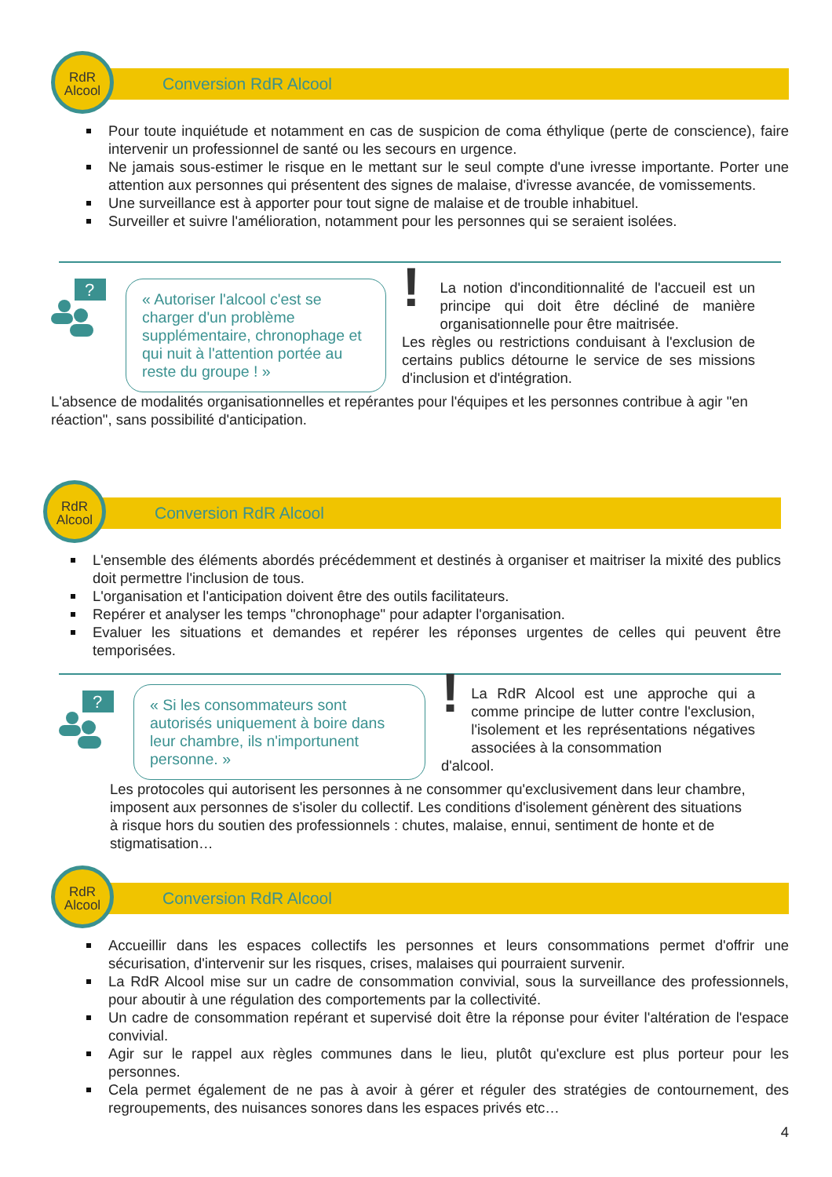Conversion RdR Alcool
RdR
Alcool
Pour toute inquiétude et notamment en cas de suspicion de coma éthylique (perte de conscience), faire intervenir un professionnel de santé ou les secours en urgence.
Ne jamais sous-estimer le risque en le mettant sur le seul compte d'une ivresse importante. Porter une attention aux personnes qui présentent des signes de malaise, d'ivresse avancée, de vomissements.
Une surveillance est à apporter pour tout signe de malaise et de trouble inhabituel.
Surveiller et suivre l'amélioration, notamment pour les personnes qui se seraient isolées.
?
« Autoriser l'alcool c'est se charger d'un problème supplémentaire, chronophage et qui nuit à l'attention portée au reste du groupe ! »
!
La notion d'inconditionnalité de l'accueil est un principe qui doit être décliné de manière organisationnelle pour être maitrisée.
Les règles ou restrictions conduisant à l'exclusion de certains publics détourne le service de ses missions d'inclusion et d'intégration.
L'absence de modalités organisationnelles et repérantes pour l'équipes et les personnes contribue à agir "en réaction", sans possibilité d'anticipation.
Conversion RdR Alcool
RdR
Alcool
L'ensemble des éléments abordés précédemment et destinés à organiser et maitriser la mixité des publics doit permettre l'inclusion de tous.
L'organisation et l'anticipation doivent être des outils facilitateurs.
Repérer et analyser les temps "chronophage" pour adapter l'organisation.
Evaluer les situations et demandes et repérer les réponses urgentes de celles qui peuvent être temporisées.
?
« Si les consommateurs sont autorisés uniquement à boire dans leur chambre, ils n'importunent personne. »
!
La RdR Alcool est une approche qui a comme principe de lutter contre l'exclusion, l'isolement et les représentations négatives associées à la consommation
d'alcool.
Les protocoles qui autorisent les personnes à ne consommer qu'exclusivement dans leur chambre, imposent aux personnes de s'isoler du collectif. Les conditions d'isolement génèrent des situations à risque hors du soutien des professionnels : chutes, malaise, ennui, sentiment de honte et de stigmatisation…
Conversion RdR Alcool
RdR
Alcool
Accueillir dans les espaces collectifs les personnes et leurs consommations permet d'offrir une sécurisation, d'intervenir sur les risques, crises, malaises qui pourraient survenir.
La RdR Alcool mise sur un cadre de consommation convivial, sous la surveillance des professionnels, pour aboutir à une régulation des comportements par la collectivité.
Un cadre de consommation repérant et supervisé doit être la réponse pour éviter l'altération de l'espace convivial.
Agir sur le rappel aux règles communes dans le lieu, plutôt qu'exclure est plus porteur pour les personnes.
Cela permet également de ne pas à avoir à gérer et réguler des stratégies de contournement, des regroupements, des nuisances sonores dans les espaces privés etc…
4